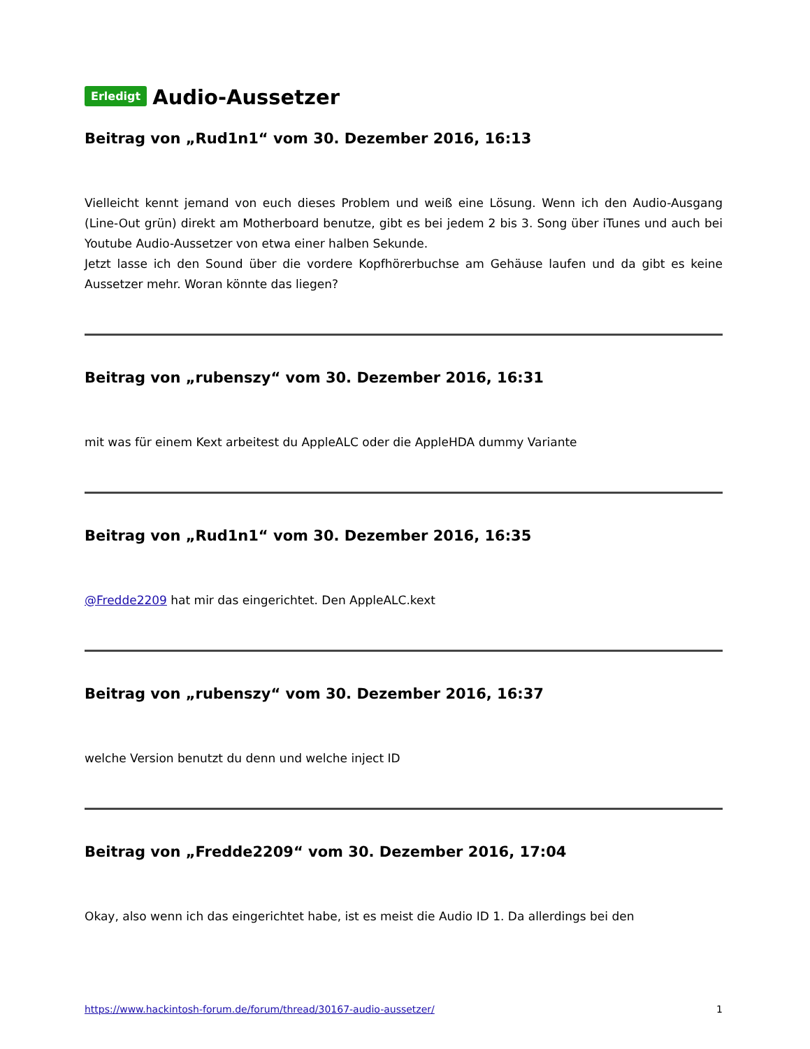Erledigt Audio-Aussetzer
Beitrag von „Rud1n1“ vom 30. Dezember 2016, 16:13
Vielleicht kennt jemand von euch dieses Problem und weiß eine Lösung. Wenn ich den Audio-Ausgang (Line-Out grün) direkt am Motherboard benutze, gibt es bei jedem 2 bis 3. Song über iTunes und auch bei Youtube Audio-Aussetzer von etwa einer halben Sekunde.
Jetzt lasse ich den Sound über die vordere Kopfhörerbuchse am Gehäuse laufen und da gibt es keine Aussetzer mehr. Woran könnte das liegen?
Beitrag von „rubenszy“ vom 30. Dezember 2016, 16:31
mit was für einem Kext arbeitest du AppleALC oder die AppleHDA dummy Variante
Beitrag von „Rud1n1“ vom 30. Dezember 2016, 16:35
@Fredde2209 hat mir das eingerichtet. Den AppleALC.kext
Beitrag von „rubenszy“ vom 30. Dezember 2016, 16:37
welche Version benutzt du denn und welche inject ID
Beitrag von „Fredde2209“ vom 30. Dezember 2016, 17:04
Okay, also wenn ich das eingerichtet habe, ist es meist die Audio ID 1. Da allerdings bei den
https://www.hackintosh-forum.de/forum/thread/30167-audio-aussetzer/ 1